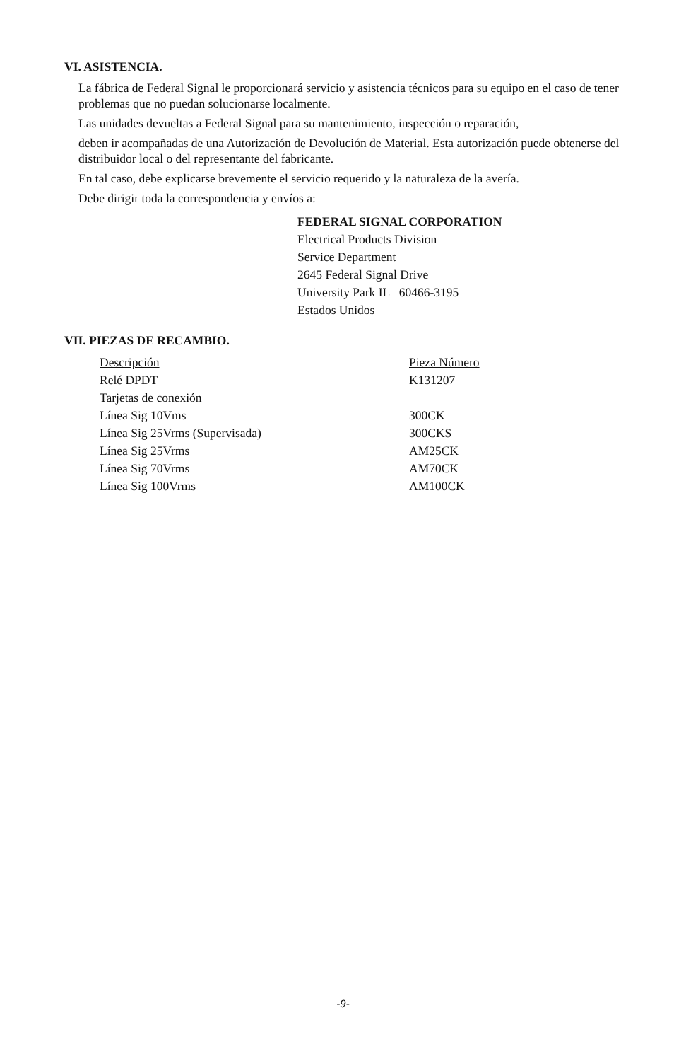VI. ASISTENCIA.
La fábrica de Federal Signal le proporcionará servicio y asistencia técnicos para su equipo en el caso de tener problemas que no puedan solucionarse localmente.
Las unidades devueltas a Federal Signal para su mantenimiento, inspección o reparación,
deben ir acompañadas de una Autorización de Devolución de Material. Esta autorización puede obtenerse del distribuidor local o del representante del fabricante.
En tal caso, debe explicarse brevemente el servicio requerido y la naturaleza de la avería.
Debe dirigir toda la correspondencia y envíos a:
FEDERAL SIGNAL CORPORATION
Electrical Products Division
Service Department
2645 Federal Signal Drive
University Park IL 60466-3195
Estados Unidos
VII. PIEZAS DE RECAMBIO.
| Descripción | Pieza Número |
| --- | --- |
| Relé DPDT | K131207 |
| Tarjetas de conexión | |
| Línea Sig 10Vms | 300CK |
| Línea Sig 25Vrms (Supervisada) | 300CKS |
| Línea Sig 25Vrms | AM25CK |
| Línea Sig 70Vrms | AM70CK |
| Línea Sig 100Vrms | AM100CK |
-9-